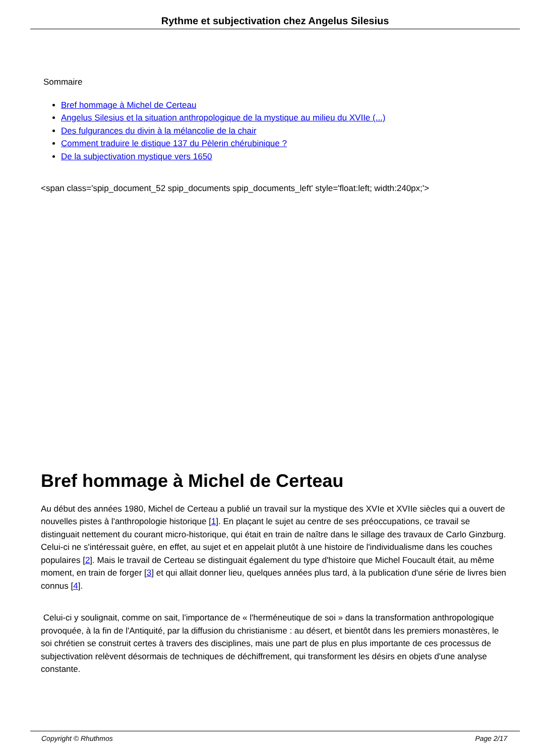Rythme et subjectivation chez Angelus Silesius
Sommaire
Bref hommage à Michel de Certeau
Angelus Silesius et la situation anthropologique de la mystique au milieu du XVIIe (...)
Des fulgurances du divin à la mélancolie de la chair
Comment traduire le distique 137 du Pèlerin chérubinique ?
De la subjectivation mystique vers 1650
<span class='spip_document_52 spip_documents spip_documents_left' style='float:left; width:240px;'>
Bref hommage à Michel de Certeau
Au début des années 1980, Michel de Certeau a publié un travail sur la mystique des XVIe et XVIIe siècles qui a ouvert de nouvelles pistes à l'anthropologie historique [1]. En plaçant le sujet au centre de ses préoccupations, ce travail se distinguait nettement du courant micro-historique, qui était en train de naître dans le sillage des travaux de Carlo Ginzburg. Celui-ci ne s'intéressait guère, en effet, au sujet et en appelait plutôt à une histoire de l'individualisme dans les couches populaires [2]. Mais le travail de Certeau se distinguait également du type d'histoire que Michel Foucault était, au même moment, en train de forger [3] et qui allait donner lieu, quelques années plus tard, à la publication d'une série de livres bien connus [4].
Celui-ci y soulignait, comme on sait, l'importance de « l'herméneutique de soi » dans la transformation anthropologique provoquée, à la fin de l'Antiquité, par la diffusion du christianisme : au désert, et bientôt dans les premiers monastères, le soi chrétien se construit certes à travers des disciplines, mais une part de plus en plus importante de ces processus de subjectivation relèvent désormais de techniques de déchiffrement, qui transforment les désirs en objets d'une analyse constante.
Copyright © Rhuthmos Page 2/17